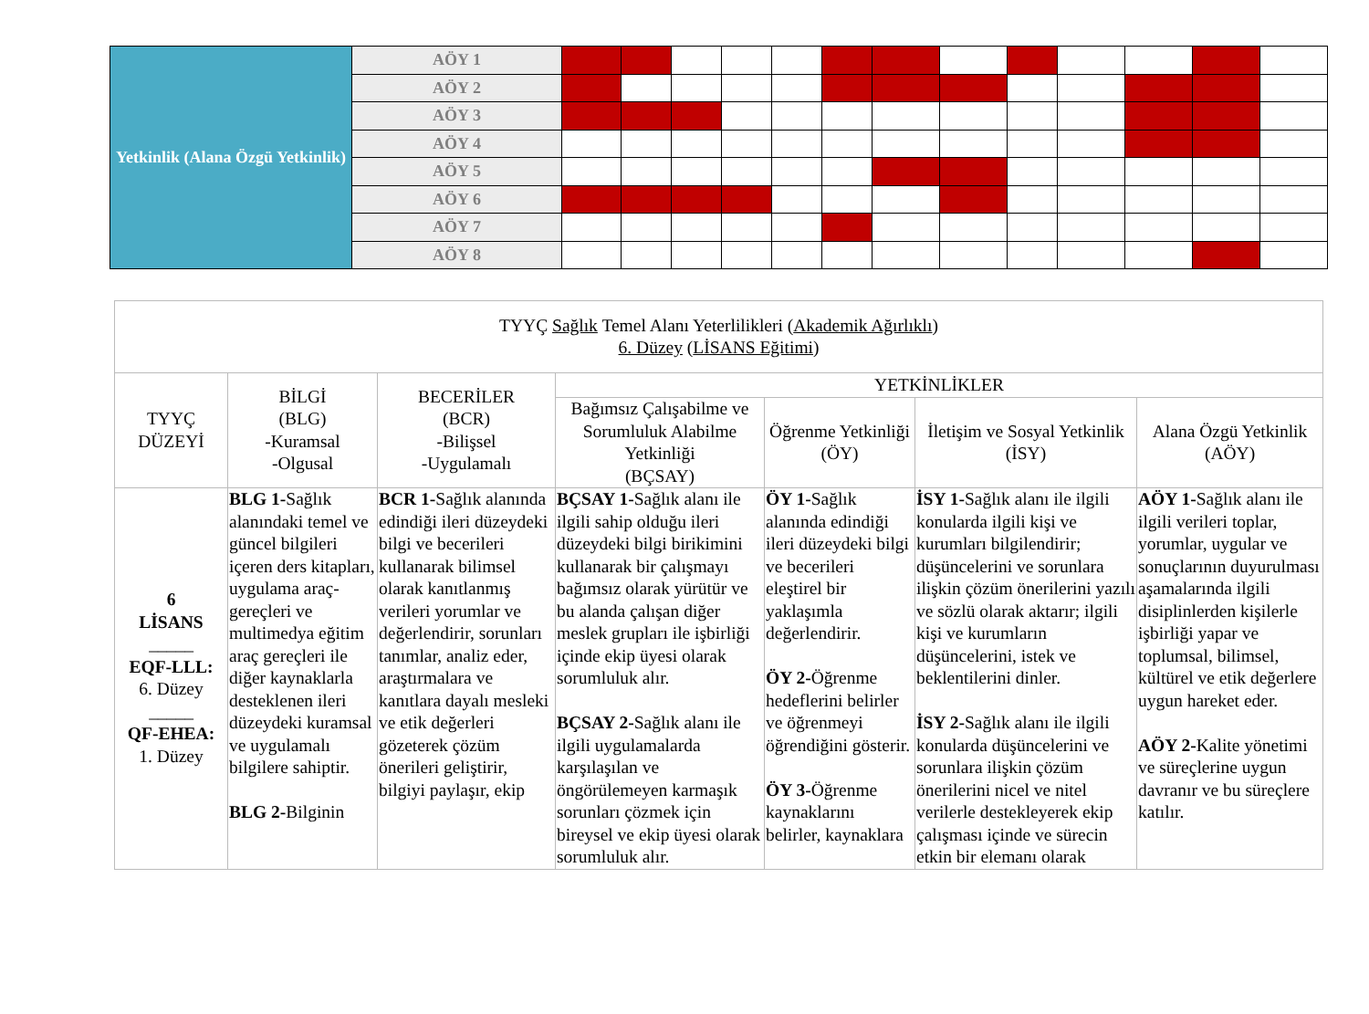| Yetkinlik (Alana Özgü Yetkinlik) | AÖY 1 | | | | | | | | | | | | | |
| | AÖY 2 | | | | | | | | | | | | | |
| | AÖY 3 | | | | | | | | | | | | | |
| | AÖY 4 | | | | | | | | | | | | | |
| | AÖY 5 | | | | | | | | | | | | | |
| | AÖY 6 | | | | | | | | | | | | | |
| | AÖY 7 | | | | | | | | | | | | | |
| | AÖY 8 | | | | | | | | | | | | | |
| TYYÇ Sağlık Temel Alanı Yeterlilikleri ( Akademik Ağırlıklı ) 6. Düzey ( LİSANS Eğitimi ) | | | | | | |
| --- | --- | --- | --- | --- | --- | --- |
| TYYÇ DÜZEYİ | BİLGİ (BLG) -Kuramsal -Olgusal | BECERİLER (BCR) -Bilişsel -Uygulamalı | YETKİNLİKLER | | | |
| | | | Bağımsız Çalışabilme ve Sorumluluk Alabilme Yetkinliği (BÇSAY) | Öğrenme Yetkinliği (ÖY) | İletişim ve Sosyal Yetkinlik (İSY) | Alana Özgü Yetkinlik (AÖY) |
| 6 LİSANS _____ EQF-LLL: 6. Düzey _____ QF-EHEA: 1. Düzey | BLG 1- Sağlık alanındaki temel ve güncel bilgileri içeren ders kitapları, uygulama araç-gereçleri ve multimedya eğitim araç gereçleri ile diğer kaynaklarla desteklenen ileri düzeydeki kuramsal ve uygulamalı bilgilere sahiptir. BLG 2- Bilginin | BCR 1- Sağlık alanında edindiği ileri düzeydeki bilgi ve becerileri kullanarak bilimsel olarak kanıtlanmış verileri yorumlar ve değerlendirir, sorunları tanımlar, analiz eder, araştırmalara ve kanıtlara dayalı mesleki ve etik değerleri gözeterek çözüm önerileri geliştirir, bilgiyi paylaşır, ekip | BÇSAY 1- Sağlık alanı ile ilgili sahip olduğu ileri düzeydeki bilgi birikimini kullanarak bir çalışmayı bağımsız olarak yürütür ve bu alanda çalışan diğer meslek grupları ile işbirliği içinde ekip üyesi olarak sorumluluk alır. BÇSAY 2- Sağlık alanı ile ilgili uygulamalarda karşılaşılan ve öngörülemeyen karmaşık sorunları çözmek için bireysel ve ekip üyesi olarak sorumluluk alır. | ÖY 1- Sağlık alanında edindiği ileri düzeydeki bilgi ve becerileri eleştirel bir yaklaşımla değerlendirir. ÖY 2- Öğrenme hedeflerini belirler ve öğrenmeyi öğrendiğini gösterir. ÖY 3- Öğrenme kaynaklarını belirler, kaynaklara | İSY 1- Sağlık alanı ile ilgili konularda ilgili kişi ve kurumları bilgilendirir; düşüncelerini ve sorunlara ilişkin çözüm önerilerini yazılı ve sözlü olarak aktarır; ilgili kişi ve kurumların düşüncelerini, istek ve beklentilerini dinler. İSY 2- Sağlık alanı ile ilgili konularda düşüncelerini ve sorunlara ilişkin çözüm önerilerini nicel ve nitel verilerle destekleyerek ekip çalışması içinde ve sürecin etkin bir elemanı olarak | AÖY 1- Sağlık alanı ile ilgili verileri toplar, yorumlar, uygular ve sonuçlarının duyurulması aşamalarında ilgili disiplinlerden kişilerle işbirliği yapar ve toplumsal, bilimsel, kültürel ve etik değerlere uygun hareket eder. AÖY 2- Kalite yönetimi ve süreçlerine uygun davranır ve bu süreçlere katılır. |